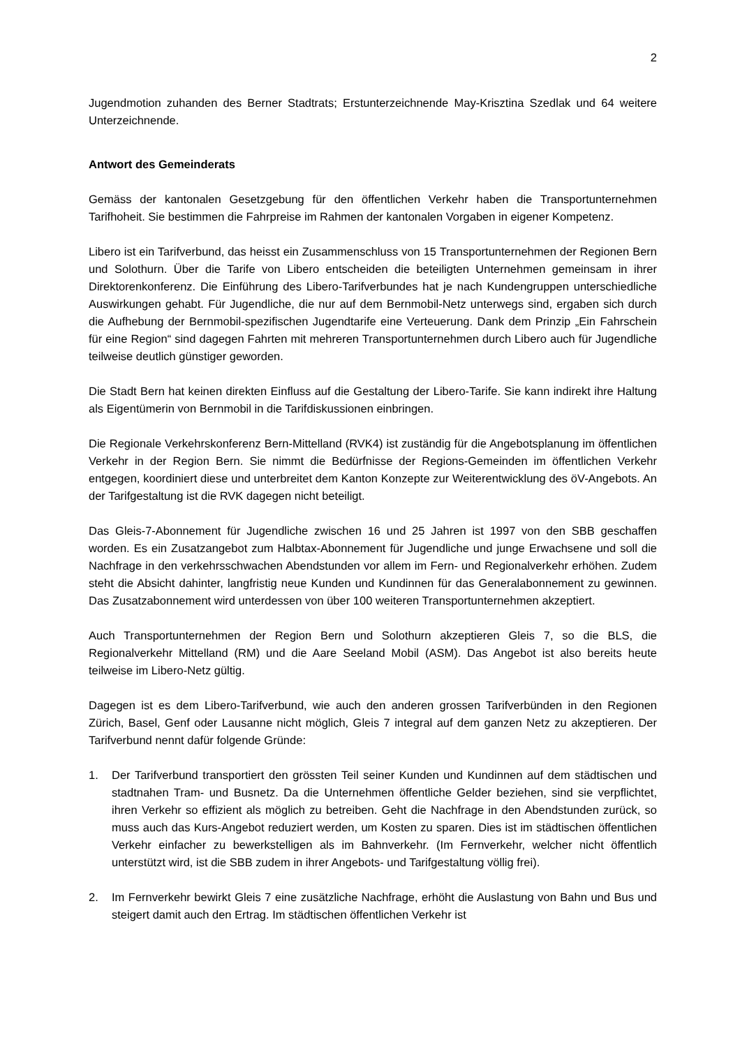2
Jugendmotion zuhanden des Berner Stadtrats; Erstunterzeichnende May-Krisztina Szedlak und 64 weitere Unterzeichnende.
Antwort des Gemeinderats
Gemäss der kantonalen Gesetzgebung für den öffentlichen Verkehr haben die Transportunternehmen Tarifhoheit. Sie bestimmen die Fahrpreise im Rahmen der kantonalen Vorgaben in eigener Kompetenz.
Libero ist ein Tarifverbund, das heisst ein Zusammenschluss von 15 Transportunternehmen der Regionen Bern und Solothurn. Über die Tarife von Libero entscheiden die beteiligten Unternehmen gemeinsam in ihrer Direktorenkonferenz. Die Einführung des Libero-Tarifverbundes hat je nach Kundengruppen unterschiedliche Auswirkungen gehabt. Für Jugendliche, die nur auf dem Bernmobil-Netz unterwegs sind, ergaben sich durch die Aufhebung der Bernmobil-spezifischen Jugendtarife eine Verteuerung. Dank dem Prinzip „Ein Fahrschein für eine Region“ sind dagegen Fahrten mit mehreren Transportunternehmen durch Libero auch für Jugendliche teilweise deutlich günstiger geworden.
Die Stadt Bern hat keinen direkten Einfluss auf die Gestaltung der Libero-Tarife. Sie kann indirekt ihre Haltung als Eigentümerin von Bernmobil in die Tarifdiskussionen einbringen.
Die Regionale Verkehrskonferenz Bern-Mittelland (RVK4) ist zuständig für die Angebotsplanung im öffentlichen Verkehr in der Region Bern. Sie nimmt die Bedürfnisse der Regions-Gemeinden im öffentlichen Verkehr entgegen, koordiniert diese und unterbreitet dem Kanton Konzepte zur Weiterentwicklung des öV-Angebots. An der Tarifgestaltung ist die RVK dagegen nicht beteiligt.
Das Gleis-7-Abonnement für Jugendliche zwischen 16 und 25 Jahren ist 1997 von den SBB geschaffen worden. Es ein Zusatzangebot zum Halbtax-Abonnement für Jugendliche und junge Erwachsene und soll die Nachfrage in den verkehrsschwachen Abendstunden vor allem im Fern- und Regionalverkehr erhöhen. Zudem steht die Absicht dahinter, langfristig neue Kunden und Kundinnen für das Generalabonnement zu gewinnen. Das Zusatzabonnement wird unterdessen von über 100 weiteren Transportunternehmen akzeptiert.
Auch Transportunternehmen der Region Bern und Solothurn akzeptieren Gleis 7, so die BLS, die Regionalverkehr Mittelland (RM) und die Aare Seeland Mobil (ASM). Das Angebot ist also bereits heute teilweise im Libero-Netz gültig.
Dagegen ist es dem Libero-Tarifverbund, wie auch den anderen grossen Tarifverbünden in den Regionen Zürich, Basel, Genf oder Lausanne nicht möglich, Gleis 7 integral auf dem ganzen Netz zu akzeptieren. Der Tarifverbund nennt dafür folgende Gründe:
1. Der Tarifverbund transportiert den grössten Teil seiner Kunden und Kundinnen auf dem städtischen und stadtnahen Tram- und Busnetz. Da die Unternehmen öffentliche Gelder beziehen, sind sie verpflichtet, ihren Verkehr so effizient als möglich zu betreiben. Geht die Nachfrage in den Abendstunden zurück, so muss auch das Kurs-Angebot reduziert werden, um Kosten zu sparen. Dies ist im städtischen öffentlichen Verkehr einfacher zu bewerkstelligen als im Bahnverkehr. (Im Fernverkehr, welcher nicht öffentlich unterstützt wird, ist die SBB zudem in ihrer Angebots- und Tarifgestaltung völlig frei).
2. Im Fernverkehr bewirkt Gleis 7 eine zusätzliche Nachfrage, erhöht die Auslastung von Bahn und Bus und steigert damit auch den Ertrag. Im städtischen öffentlichen Verkehr ist